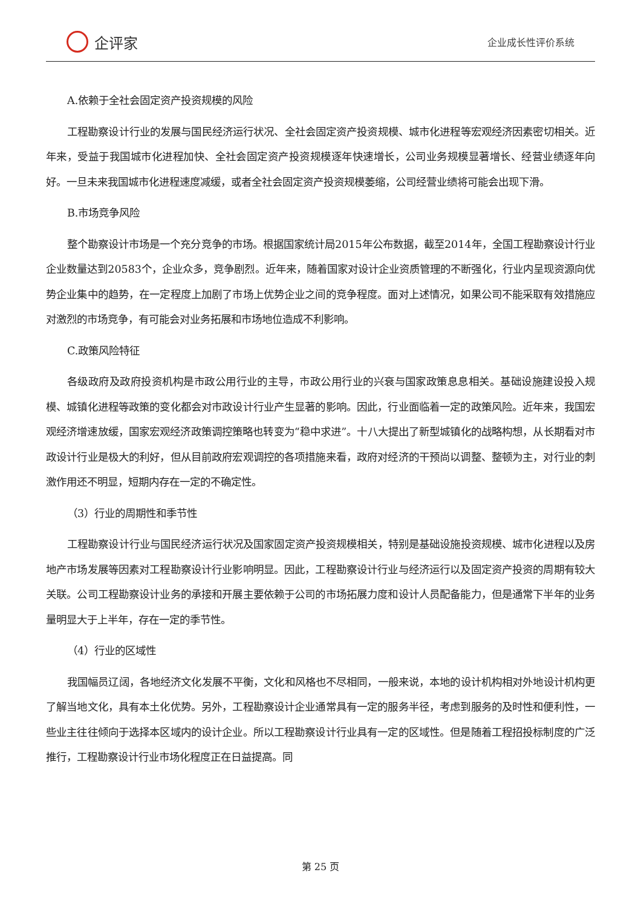企评家
企业成长性评价系统
A.依赖于全社会固定资产投资规模的风险
工程勘察设计行业的发展与国民经济运行状况、全社会固定资产投资规模、城市化进程等宏观经济因素密切相关。近年来，受益于我国城市化进程加快、全社会固定资产投资规模逐年快速增长，公司业务规模显著增长、经营业绩逐年向好。一旦未来我国城市化进程速度减缓，或者全社会固定资产投资规模萎缩，公司经营业绩将可能会出现下滑。
B.市场竞争风险
整个勘察设计市场是一个充分竞争的市场。根据国家统计局2015年公布数据，截至2014年，全国工程勘察设计行业企业数量达到20583个，企业众多，竞争剧烈。近年来，随着国家对设计企业资质管理的不断强化，行业内呈现资源向优势企业集中的趋势，在一定程度上加剧了市场上优势企业之间的竞争程度。面对上述情况，如果公司不能采取有效措施应对激烈的市场竞争，有可能会对业务拓展和市场地位造成不利影响。
C.政策风险特征
各级政府及政府投资机构是市政公用行业的主导，市政公用行业的兴衰与国家政策息息相关。基础设施建设投入规模、城镇化进程等政策的变化都会对市政设计行业产生显著的影响。因此，行业面临着一定的政策风险。近年来，我国宏观经济增速放缓，国家宏观经济政策调控策略也转变为“稳中求进”。十八大提出了新型城镇化的战略构想，从长期看对市政设计行业是极大的利好，但从目前政府宏观调控的各项措施来看，政府对经济的干预尚以调整、整顿为主，对行业的刺激作用还不明显，短期内存在一定的不确定性。
（3）行业的周期性和季节性
工程勘察设计行业与国民经济运行状况及国家固定资产投资规模相关，特别是基础设施投资规模、城市化进程以及房地产市场发展等因素对工程勘察设计行业影响明显。因此，工程勘察设计行业与经济运行以及固定资产投资的周期有较大关联。公司工程勘察设计业务的承接和开展主要依赖于公司的市场拓展力度和设计人员配备能力，但是通常下半年的业务量明显大于上半年，存在一定的季节性。
（4）行业的区域性
我国幅员辽阔，各地经济文化发展不平衡，文化和风格也不尽相同，一般来说，本地的设计机构相对外地设计机构更了解当地文化，具有本土化优势。另外，工程勘察设计企业通常具有一定的服务半径，考虑到服务的及时性和便利性，一些业主往往倾向于选择本区域内的设计企业。所以工程勘察设计行业具有一定的区域性。但是随着工程招投标制度的广泛推行，工程勘察设计行业市场化程度正在日益提高。同
第 25 页